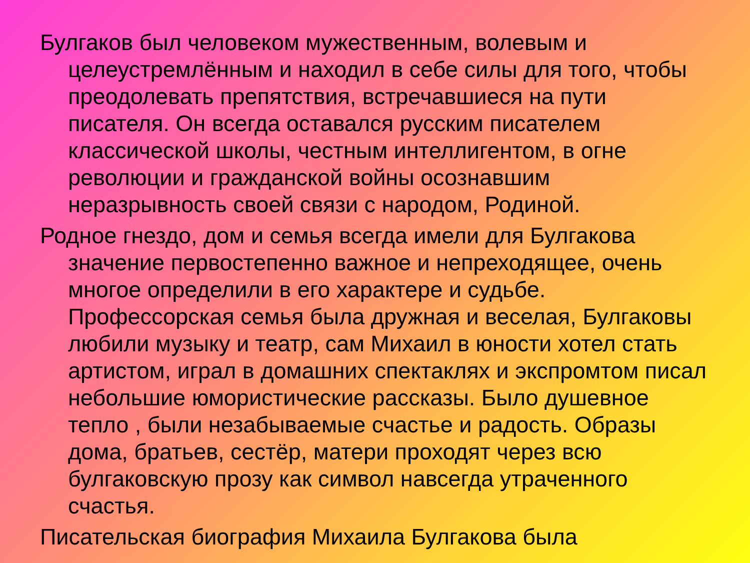Булгаков был человеком мужественным, волевым и целеустремлённым и находил в себе силы для того, чтобы преодолевать препятствия, встречавшиеся на пути писателя. Он всегда оставался русским писателем классической школы, честным интеллигентом, в огне революции и гражданской войны осознавшим неразрывность своей связи с народом, Родиной.
Родное гнездо, дом и семья всегда имели для Булгакова значение первостепенно важное и непреходящее, очень многое определили в его характере и судьбе. Профессорская семья была дружная и веселая, Булгаковы любили музыку и театр, сам Михаил в юности хотел стать артистом, играл в домашних спектаклях и экспромтом писал небольшие юмористические рассказы. Было душевное тепло , были незабываемые счастье и радость. Образы дома, братьев, сестёр, матери проходят через всю булгаковскую прозу как символ навсегда утраченного счастья.
Писательская биография Михаила Булгакова была